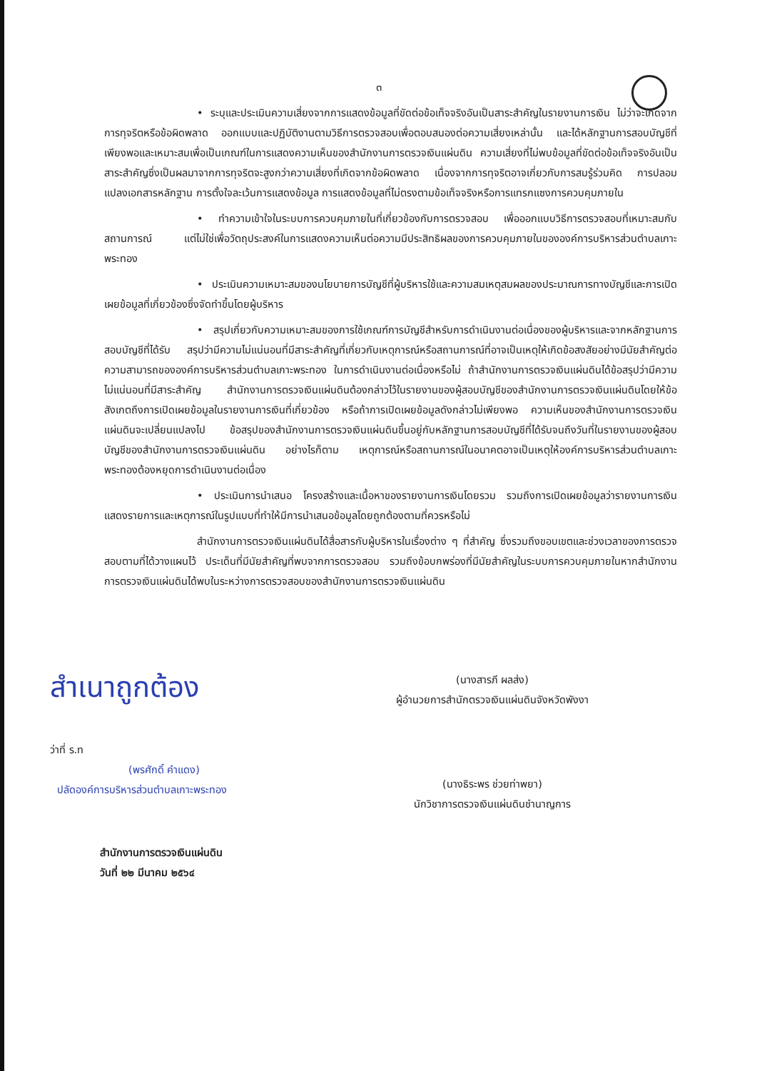๓
• ระบุและประเมินความเสี่ยงจากการแสดงข้อมูลที่ขัดต่อข้อเท็จจริงอันเป็นสาระสำคัญในรายงานการเงิน ไม่ว่าจะเกิดจากการทุจริตหรือข้อผิดพลาด ออกแบบและปฏิบัติงานตามวิธีการตรวจสอบเพื่อตอบสนองต่อความเสี่ยงเหล่านั้น และได้หลักฐานการสอบบัญชีที่เพียงพอและเหมาะสมเพื่อเป็นเกณฑ์ในการแสดงความเห็นของสำนักงานการตรวจเงินแผ่นดิน ความเสี่ยงที่ไม่พบข้อมูลที่ขัดต่อข้อเท็จจริงอันเป็นสาระสำคัญซึ่งเป็นผลมาจากการทุจริตจะสูงกว่าความเสี่ยงที่เกิดจากข้อผิดพลาด เนื่องจากการทุจริตอาจเกี่ยวกับการสมรู้ร่วมคิด การปลอมแปลงเอกสารหลักฐาน การตั้งใจละเว้นการแสดงข้อมูล การแสดงข้อมูลที่ไม่ตรงตามข้อเท็จจริงหรือการแทรกแซงการควบคุมภายใน
• ทำความเข้าใจในระบบการควบคุมภายในที่เกี่ยวข้องกับการตรวจสอบ เพื่อออกแบบวิธีการตรวจสอบที่เหมาะสมกับสถานการณ์ แต่ไม่ใช่เพื่อวัตถุประสงค์ในการแสดงความเห็นต่อความมีประสิทธิผลของการควบคุมภายในขององค์การบริหารส่วนตำบลเกาะพระทอง
• ประเมินความเหมาะสมของนโยบายการบัญชีที่ผู้บริหารใช้และความสมเหตุสมผลของประมาณการทางบัญชีและการเปิดเผยข้อมูลที่เกี่ยวข้องซึ่งจัดทำขึ้นโดยผู้บริหาร
• สรุปเกี่ยวกับความเหมาะสมของการใช้เกณฑ์การบัญชีสำหรับการดำเนินงานต่อเนื่องของผู้บริหารและจากหลักฐานการสอบบัญชีที่ได้รับ สรุปว่ามีความไม่แน่นอนที่มีสาระสำคัญที่เกี่ยวกับเหตุการณ์หรือสถานการณ์ที่อาจเป็นเหตุให้เกิดข้อสงสัยอย่างมีนัยสำคัญต่อความสามารถขององค์การบริหารส่วนตำบลเกาะพระทอง ในการดำเนินงานต่อเนื่องหรือไม่ ถ้าสำนักงานการตรวจเงินแผ่นดินได้ข้อสรุปว่ามีความไม่แน่นอนที่มีสาระสำคัญ สำนักงานการตรวจเงินแผ่นดินต้องกล่าวไว้ในรายงานของผู้สอบบัญชีของสำนักงานการตรวจเงินแผ่นดินโดยให้ข้อสังเกตถึงการเปิดเผยข้อมูลในรายงานการเงินที่เกี่ยวข้อง หรือถ้าการเปิดเผยข้อมูลดังกล่าวไม่เพียงพอ ความเห็นของสำนักงานการตรวจเงินแผ่นดินจะเปลี่ยนแปลงไป ข้อสรุปของสำนักงานการตรวจเงินแผ่นดินขึ้นอยู่กับหลักฐานการสอบบัญชีที่ได้รับจนถึงวันที่ในรายงานของผู้สอบบัญชีของสำนักงานการตรวจเงินแผ่นดิน อย่างไรก็ตาม เหตุการณ์หรือสถานการณ์ในอนาคตอาจเป็นเหตุให้องค์การบริหารส่วนตำบลเกาะพระทองต้องหยุดการดำเนินงานต่อเนื่อง
• ประเมินการนำเสนอ โครงสร้างและเนื้อหาของรายงานการเงินโดยรวม รวมถึงการเปิดเผยข้อมูลว่ารายงานการเงินแสดงรายการและเหตุการณ์ในรูปแบบที่ทำให้มีการนำเสนอข้อมูลโดยถูกต้องตามที่ควรหรือไม่
สำนักงานการตรวจเงินแผ่นดินได้สื่อสารกับผู้บริหารในเรื่องต่าง ๆ ที่สำคัญ ซึ่งรวมถึงขอบเขตและช่วงเวลาของการตรวจสอบตามที่ได้วางแผนไว้ ประเด็นที่มีนัยสำคัญที่พบจากการตรวจสอบ รวมถึงข้อบกพร่องที่มีนัยสำคัญในระบบการควบคุมภายในหากสำนักงานการตรวจเงินแผ่นดินได้พบในระหว่างการตรวจสอบของสำนักงานการตรวจเงินแผ่นดิน
สำเนาถูกต้อง
ว่าที่ ร.ท
(พรศักดิ์ คำแดง)
ปลัดองค์การบริหารส่วนตำบลเกาะพระทอง
(นางสารภี ผลส่ง)
ผู้อำนวยการสำนักตรวจเงินแผ่นดินจังหวัดพังงา
(นางธิระพร ช่วยท่าพยา)
นักวิชาการตรวจเงินแผ่นดินชำนาญการ
สำนักงานการตรวจเงินแผ่นดิน
วันที่ ๒๒ มีนาคม ๒๕๖๔